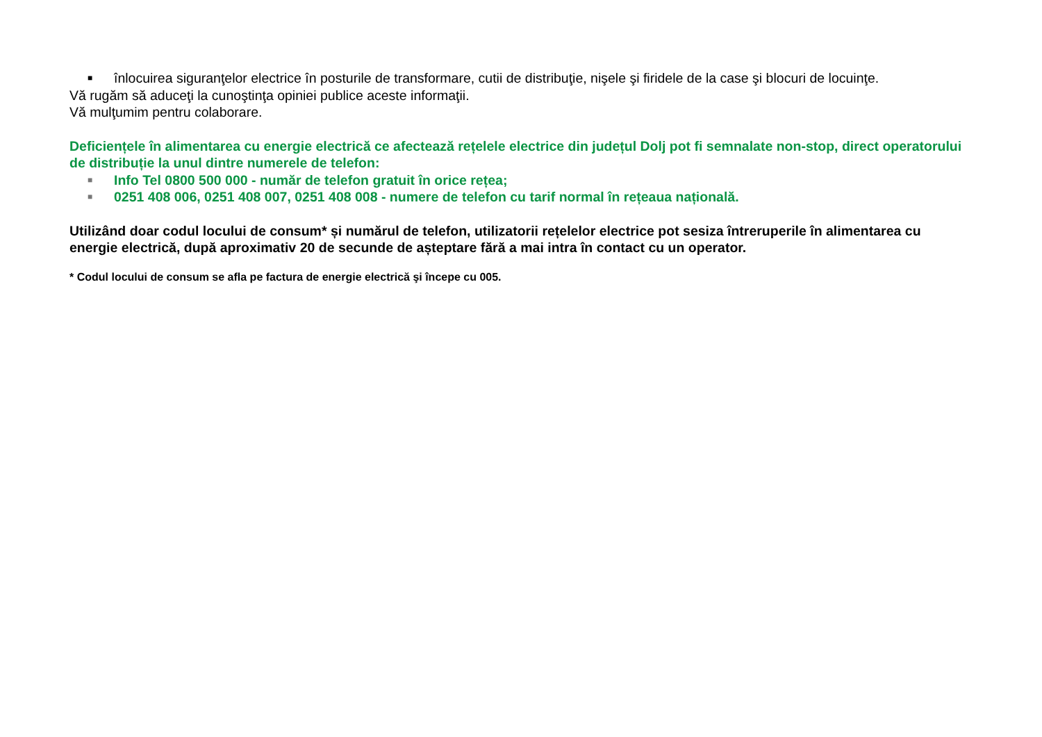■ înlocuirea siguranţelor electrice în posturile de transformare, cutii de distribuţie, nişele şi firidele de la case şi blocuri de locuinţe.
Vă rugăm să aduceţi la cunoştinţa opiniei publice aceste informaţii.
Vă mulţumim pentru colaborare.
Deficiențele în alimentarea cu energie electrică ce afectează rețelele electrice din județul Dolj pot fi semnalate non-stop, direct operatorului de distribuție la unul dintre numerele de telefon:
■ Info Tel 0800 500 000 - număr de telefon gratuit în orice rețea;
■ 0251 408 006, 0251 408 007, 0251 408 008 - numere de telefon cu tarif normal în rețeaua națională.
Utilizând doar codul locului de consum* și numărul de telefon, utilizatorii rețelelor electrice pot sesiza întreruperile în alimentarea cu energie electrică, după aproximativ 20 de secunde de așteptare fără a mai intra în contact cu un operator.
* Codul locului de consum se afla pe factura de energie electrică şi începe cu 005.